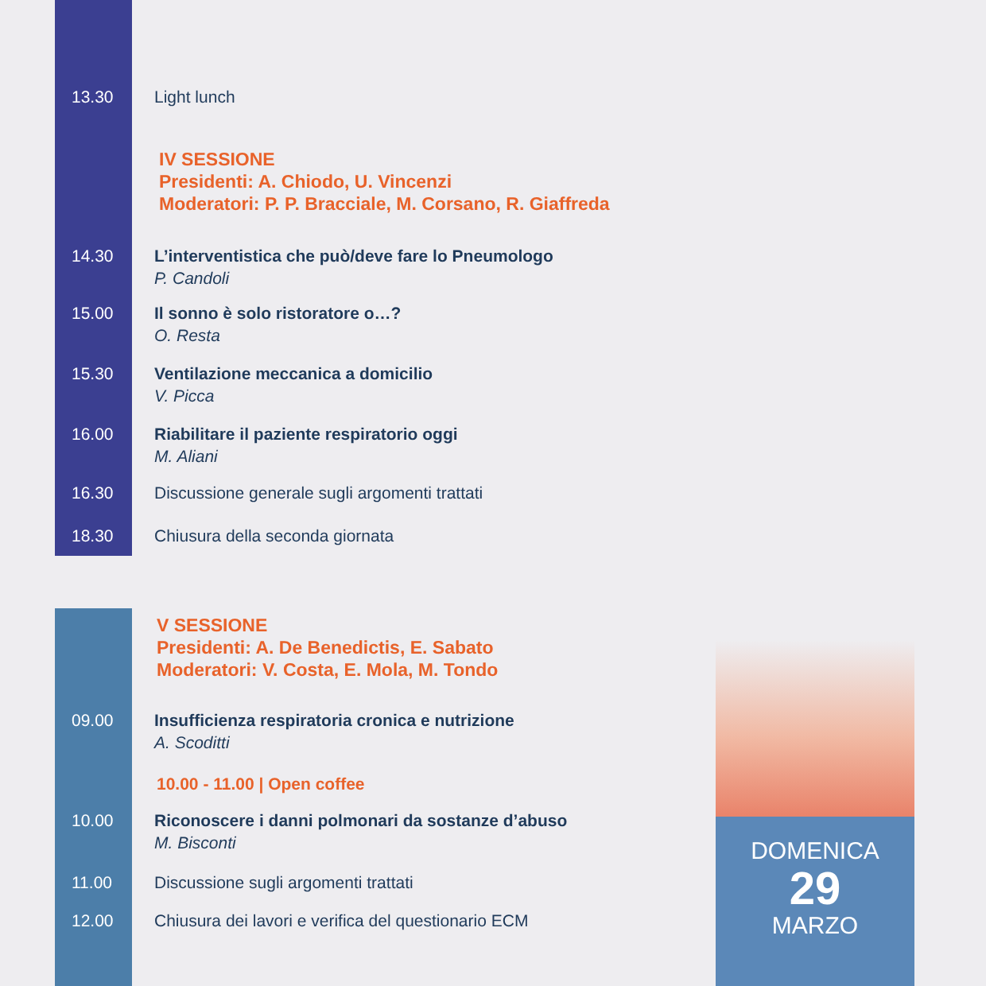13.30 Light lunch
IV SESSIONE
Presidenti: A. Chiodo, U. Vincenzi
Moderatori: P. P. Bracciale, M. Corsano, R. Giaffreda
14.30 L’interventistica che può/deve fare lo Pneumologo
P. Candoli
15.00 Il sonno è solo ristoratore o…?
O. Resta
15.30 Ventilazione meccanica a domicilio
V. Picca
16.00 Riabilitare il paziente respiratorio oggi
M. Aliani
16.30 Discussione generale sugli argomenti trattati
18.30 Chiusura della seconda giornata
V SESSIONE
Presidenti: A. De Benedictis, E. Sabato
Moderatori: V. Costa, E. Mola, M. Tondo
09.00 Insufficienza respiratoria cronica e nutrizione
A. Scoditti
10.00 - 11.00 | Open coffee
10.00 Riconoscere i danni polmonari da sostanze d’abuso
M. Bisconti
11.00 Discussione sugli argomenti trattati
12.00 Chiusura dei lavori e verifica del questionario ECM
DOMENICA
29
MARZO